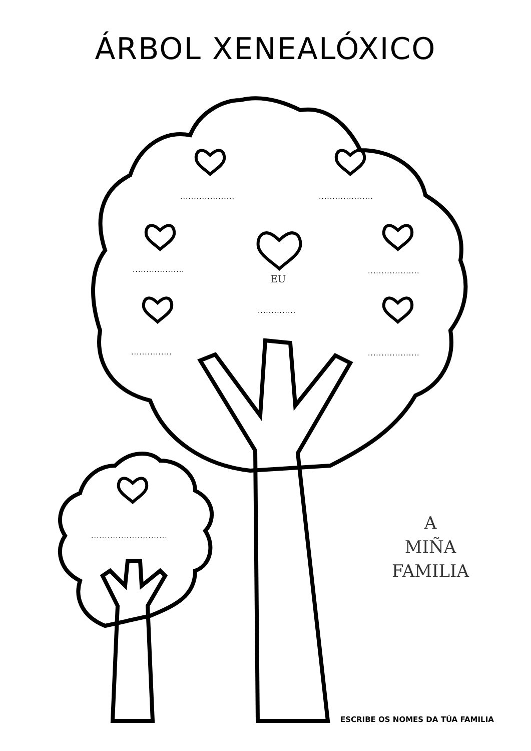ÁRBOL XENEALÓXICO
.................... ....................
................... ...................
EU
..............
............... ...................
............................
A
MIÑA
FAMILIA
ESCRIBE OS NOMES DA TÚA FAMILIA